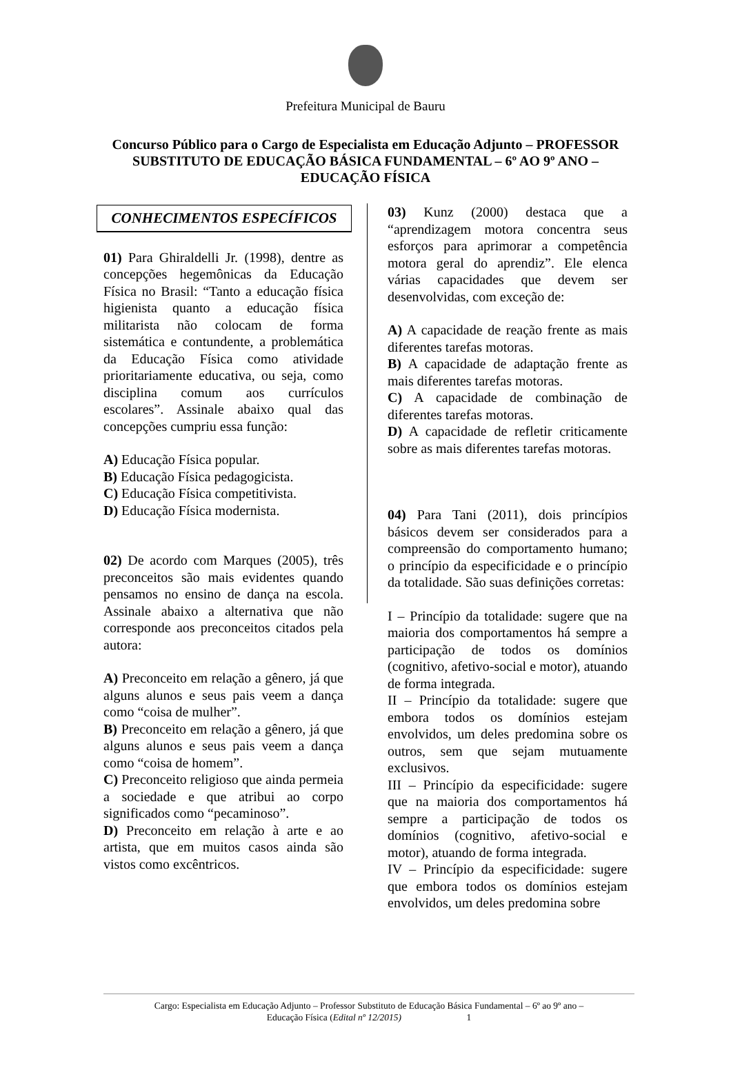Prefeitura Municipal de Bauru
Concurso Público para o Cargo de Especialista em Educação Adjunto – PROFESSOR SUBSTITUTO DE EDUCAÇÃO BÁSICA FUNDAMENTAL – 6º AO 9º ANO – EDUCAÇÃO FÍSICA
CONHECIMENTOS ESPECÍFICOS
01) Para Ghiraldelli Jr. (1998), dentre as concepções hegemônicas da Educação Física no Brasil: “Tanto a educação física higienista quanto a educação física militarista não colocam de forma sistemática e contundente, a problemática da Educação Física como atividade prioritariamente educativa, ou seja, como disciplina comum aos currículos escolares”. Assinale abaixo qual das concepções cumpriu essa função:
A) Educação Física popular.
B) Educação Física pedagogicista.
C) Educação Física competitivista.
D) Educação Física modernista.
02) De acordo com Marques (2005), três preconceitos são mais evidentes quando pensamos no ensino de dança na escola. Assinale abaixo a alternativa que não corresponde aos preconceitos citados pela autora:
A) Preconceito em relação a gênero, já que alguns alunos e seus pais veem a dança como “coisa de mulher”.
B) Preconceito em relação a gênero, já que alguns alunos e seus pais veem a dança como “coisa de homem”.
C) Preconceito religioso que ainda permeia a sociedade e que atribui ao corpo significados como “pecaminoso”.
D) Preconceito em relação à arte e ao artista, que em muitos casos ainda são vistos como excêntricos.
03) Kunz (2000) destaca que a “aprendizagem motora concentra seus esforços para aprimorar a competência motora geral do aprendiz”. Ele elenca várias capacidades que devem ser desenvolvidas, com exceção de:
A) A capacidade de reação frente as mais diferentes tarefas motoras.
B) A capacidade de adaptação frente as mais diferentes tarefas motoras.
C) A capacidade de combinação de diferentes tarefas motoras.
D) A capacidade de refletir criticamente sobre as mais diferentes tarefas motoras.
04) Para Tani (2011), dois princípios básicos devem ser considerados para a compreensão do comportamento humano; o princípio da especificidade e o princípio da totalidade. São suas definições corretas:
I – Princípio da totalidade: sugere que na maioria dos comportamentos há sempre a participação de todos os domínios (cognitivo, afetivo-social e motor), atuando de forma integrada.
II – Princípio da totalidade: sugere que embora todos os domínios estejam envolvidos, um deles predomina sobre os outros, sem que sejam mutuamente exclusivos.
III – Princípio da especificidade: sugere que na maioria dos comportamentos há sempre a participação de todos os domínios (cognitivo, afetivo-social e motor), atuando de forma integrada.
IV – Princípio da especificidade: sugere que embora todos os domínios estejam envolvidos, um deles predomina sobre
Cargo: Especialista em Educação Adjunto – Professor Substituto de Educação Básica Fundamental – 6º ao 9º ano –
Educação Física (Edital nº 12/2015) 1